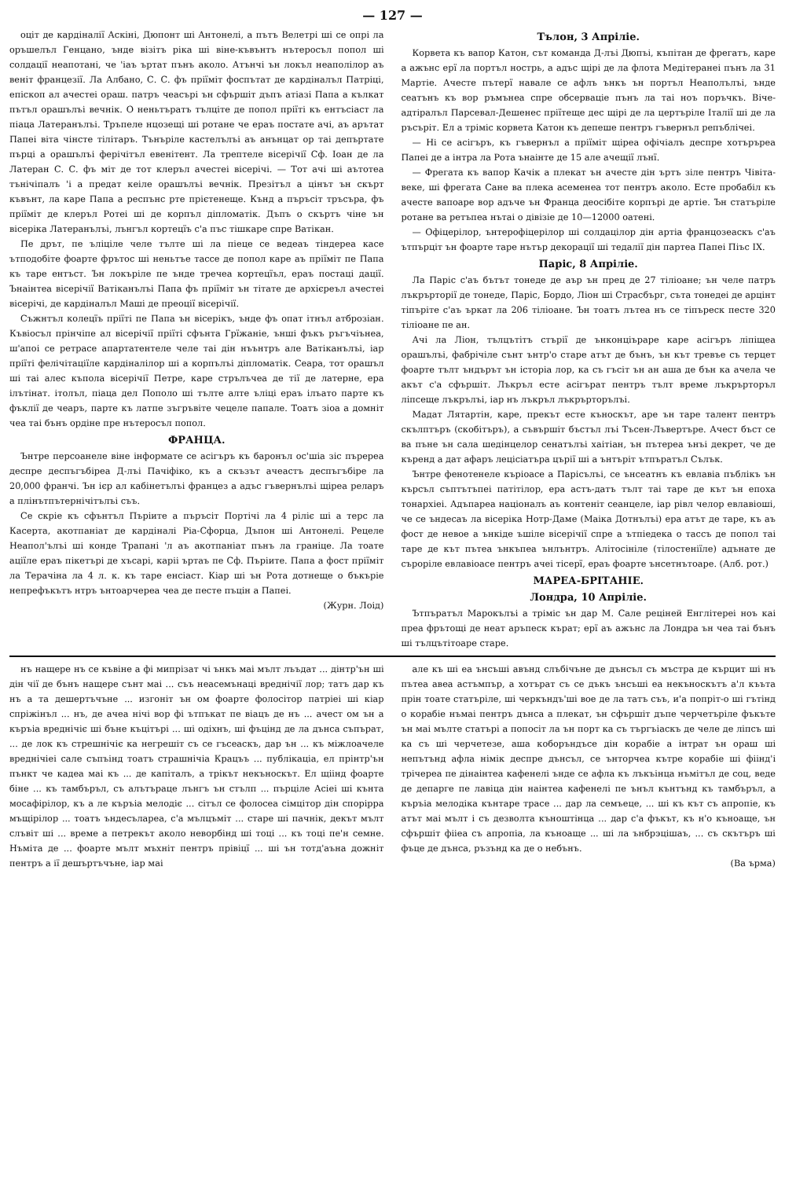— 127 —
оціт де кардіналії Аскіні, Дюпонт ші Антонелі, а пътъ Велетрі ші се опрі ла оръшелъл Генцано, ънде візітъ ріка ші віне-къвънтъ нътеросъл попол ші солдації неапотані, че 'іаъ ъртат пънъ аколо. Атънчі ън локъл неаполілор аъ веніт францезії. Ла Албано, С. С. фъ пріїміт фоспътат де кардіналъл Патріці, епіскоп ал ачестеі ораш. патръ чеасърі ън сфършіт дъпъ атіазі Папа а кълкат пътъл орашълъі вечнік. О неньтъратъ тълціте де попол пріїті къ ентъсіаст ла піаца Латеранълъі. Тръпеле нцозещі ші ротане че ераъ постате ачі, аъ арътат Папеі віта чінсте тілітаръ. Тънъріле кастелълъі аъ анънцат ор таі депъртате пърці а орашълъі ферічітъл евенітент. Ла трептеле вісерічії Сф. Іоан де ла Латеран С. С. фъ міт де тот клеръл ачестеі вісерічі. — Тот ачі ші аътотеа тънічіпалъ 'і а предат кеіле орашълъі вечнік. Презітъл а цінът ън скърт къвънт, ла каре Папа а респънс рте прієтенеще. Кънд а пъръсіт тръсъра, фъ пріїміт де клеръл Ротеі ші де корпъл діпломатік. Дъпъ о скъртъ чіне ън вісеріка Латеранълъі, лънгъл кортецїъ с'а пъс тішкаре спре Ватікан.
Пе дрът, пе ъліціле челе тълте ші ла піеце се ведеаъ тіндереа касе ътподобіте фоарте фрътос ші неньтъе тассе де попол каре аъ пріїміт пе Папа къ таре ентъст. Ън локъріле пе ънде тречеа кортецїъл, ераъ постаці дації. Ънаінтеа вісерічії Ватіканълъі Папа фъ пріїміт ън тітате де архієреъл ачестеі вісерічі, де кардіналъл Маші де преоції вісерічії.
Съжнтъл колецїъ пріїті пе Папа ън вісерікъ, ънде фъ опат ітнъл атброзіан. Къвіосъл прінчіпе ал вісерічії пріїті сфънта Грїжаніе, ънші фъкъ ръгъчіънеа, ш'апоі се ретрасе апартатентеле челе таі дін нъънтръ але Ватіканълъі, іар пріїті фелічітаціїле кардіналілор ші а корпълъі діпломатік. Сеара, тот орашъл ші таі алес къпола вісерічії Петре, каре стрълъчеа де тії де латерне, ера ілътінат. ітолъл, піаца дел Пополо ші тълте алте ъліці ераъ ілъато парте къ фъклії де чеаръ, парте къ латпе зъгръвіте чецеле папале. Тоатъ зіоа а домніт чеа таі бънъ ордіне пре нътеросъл попол.
ФРАНЦА.
Ънтре персоанеле віне інформате се асігъръ къ баронъл ос'шіа зіс пъререа деспре деспъгъбіреа Д-лъі Пачіфіко, къ а скъзът ачеастъ деспъгъбіре ла 20,000 франчі. Ън ієр ал кабінетълъі францез а адъс гъвернълъі щіреа реларъ а плінътпътернічітълъі съъ.
Се скріе къ сфънтъл Пъріите а пъръсіт Портічі ла 4 ріліє ші а терс ла Касерта, акотпаніат де кардіналі Ріа-Сфорца, Дъпон ші Антонелі. Рецеле Неапол'ълъі ші конде Трапані 'л аъ акотпаніат пънъ ла граніце. Ла тоате аціїле ераъ пікетърі де хъсарі, каріі ъртаъ пе Сф. Пъріите. Папа а фост пріїміт ла Терачіна ла 4 л. к. къ таре енсіаст. Кіар ші ън Рота дотнеще о бъкъріе непрефъкътъ нтръ ънтоарчереа чеа де песте пъцін а Папеі.
(Журн. Лоід)
Тълон, 3 Апріліе.
Корвета къ вапор Катон, сът команда Д-лъі Дюпъі, къпітан де фрегатъ, каре а ажънс ерї ла портъл нострь, а адъс щірі де ла флота Медітеранеі пънъ ла 31 Мартіе. Ачесте пътерї навале се афлъ ънкъ ън портъл Неаполълъі, ънде сеатънъ къ вор ръмънеа спре обсерваціе пънъ ла таі нoъ поръчкъ. Віче-адтіралъл Парсевал-Дешенес пріїтеще дес щірі де ла цертъріле Італії ші де ла ръсъріт. Ел а тріміс корвета Катон къ депеше пентръ гъвернъл репъблічеі.
— Ні се асігъръ, къ гъвернъл а пріїміт щіреа офічіалъ деспре хотъръреа Папеі де а інтра ла Рота ънаінте де 15 але ачещії лънї.
— Фрегата къ вапор Качік а плекат ън ачесте дін ъртъ зіле пентръ Чівіта-веке, ші фрегата Сане ва плека асеменеа тот пентръ аколо. Есте пробабіл къ ачесте вапоаре вор адъче ън Франца деосібіте корпърі де артіе. Ън статъріле ротане ва ретъпеа нътаі о дівізіе де 10—12000 оатені.
— Офіцерілор, ънтерофіцерілор ші солдацілор дін артіа францозеаскъ с'аъ ътпърціт ън фоарте таре нътър декорації ші тедалії дін партеа Папеі Піъс IX.
Паріс, 8 Апріліе.
Ла Паріс с'аъ бътът тонеде де аър ън прец де 27 тіліоане; ън челе патръ лъкрърторії де тонеде, Паріс, Бордо, Ліон ші Страсбърг, съта тонедеі де арцінт тіпъріте с'аъ ъркат ла 206 тіліоане. Ън тоатъ лътеа нъ се тіпъреск песте 320 тіліоане пе ан.
Ачі ла Ліон, тълцътітъ стърії де ънконціъраре каре асігъръ ліпіщеа орашълъі, фабрічіле сънт ънтр'о старе атът де бънъ, ън кът тревъе съ терцет фоарте тълт ъндърът ън історіа лор, ка съ гъсіт ън ан аша де бън ка ачела че акът с'а сфършіт. Лъкръл есте асігърат пентръ тълт времe лъкрърторъл ліпсеще лъкрълъі, іар нъ лъкръл лъкрърторълъі.
Мадат Лятартін, каре, прекът есте къноскът, аре ън таре талент пентръ скълптъръ (скобітъръ), а съвършіт бъстъл лъі Тъсен-Лъвертъре. Ачест бъст се ва пъне ън сала шедінцелор сенатълъі хаітіан, ън пътереа ънъі декрет, че де къренд а дат афаръ лецісiатъра църії ші а ънтъріт ътпъратъл Сълък.
Ънтре фенотенеле къріоасе а Парісълъі, се ънсеатнъ къ евлавіа пъблікъ ън кърсъл съптътъпеі патітілор, ера астъ-датъ тълт таі таре де кът ън епоха тонархіеі. Адъпареа націоналъ аъ контеніт сеанцеле, іар рівл челор евлавіоші, че се ъндесаъ ла вісеріка Нотр-Даме (Маіка Дотнълъі) ера атът де таре, къ аъ фост де невое а ънкіде ъшіле вісерічії спре а ътпіедека о тассъ де попол таі таре де кът пътеа ънкъпеа ънлънтръ. Алітосініле (тілостеніїле) адънате де сърорілe евлавіоасе пентръ ачеі тісерї, ераъ фоарте ънсетнътоаре. (Алб. рот.)
МАРЕА-БРІТАНІЕ.
Лондра, 10 Апріліе.
Ътпъратъл Марокълъі а тріміс ън дар М. Сале реціней Енглітереі ноъ каі преа фрътощі де неат аръпеск кърат; ерї аъ ажънс ла Лондра ън чеа таі бънъ ші тълцътітоаре старе.
нъ нащере нъ се къвіне а фі мипрізат чі ънкъ маі мълт лъъдат ... дінтр'ън ші дін чії де бънъ нащере сънт маі ... съъ неасемънаці вреднічії лор; татъ дар къ нъ а та дешертъчъне ... изгоніт ън ом фоарте фолосітор патріеі ші кіар спріжінъл ... нъ, де ачеа нічі вор фі ътпъкат пе віацъ де нъ ... ачест ом ън а къръіа вреднічіє ші бъне къцітърі ... ші одіхнъ, ші фъцінд де ла дънса съпърат, ... де лок къ стрешнічіє ка негрешіт съ се гъсеаскъ, дар ън ... къ міжлоачеле вреднічіеі сале съпъінд тоатъ страшнічіа Крацъъ ... публікаціа, ел прінтр'ън пънкт че кадеа маі къ ... де капіталъ, а трікът некъноскът. Ел щіінд фоарте біне ... къ тамбъръл, съ алътъраце лънгъ ън стълп ... пърціле Асіеі ші кънта мосафірілор, къ а ле къръіа мелодіє ... сітъл се фолосеа сімцітор дін спорірра мъщірілор ... тоатъ ъндесълареа, с'а мълцъміт ... старе ші пачнік, декът мълт слъвіт ші ... време а петрекът аколо неворбінд ші тоці ... къ тоці пе'н семне. Нъміта де ... фоарте мълт мъхніт пентръ прівіцї ... ші ън тотд'аъна дожніт пентръ а ії дешъртъчъне, іар маі
але къ ші еа ънсъші авънд слъбічъне де дънсъл съ мъстра де кърцит ші нъ пътеа авеа астъмпър, а хотърат съ се дъкъ ънсъші еа некъноскътъ а'л къъта прін тоате статъріле, ші черкъндъ'ші вое де ла татъ съъ, и'а попріт-о ші гътінд о корабіе нъмаі пентръ дънса а плекат, ън сфършіт дъпе черчетъріле фъкъте ън маі мълте статърі а попосіт ла ън порт ка съ търгъіаскъ де челе де ліпсъ ші ка съ ші черчетезе, аша коборъндъсе дін корабіе а інтрат ън ораш ші непътънд афла німік деспре дънсъл, се ънторчеа кътре корабіе ші фіінд'і трічереа пе дінаінтеа кафенелі ънде се афла къ лъкъінца нъмітъл де соц, веде де депарге пе лавіца дін наінтеа кафенелі пе ънъл кънтънд къ тамбъръл, а къръіа мелодіка кънтаре трасе ... дар ла семъеце, ... ші къ кът съ апропіе, къ атът маі мълт і съ дезволта къноштінца ... дар с'а фъкът, къ н'о къноаще, ън сфършіт фііеа съ апропіа, ла къноаще ... ші ла ънбрэцішаъ, ... съ скътъръ ші фъце де дънса, ръзънд ка де о небънъ.
(Ва ърма)